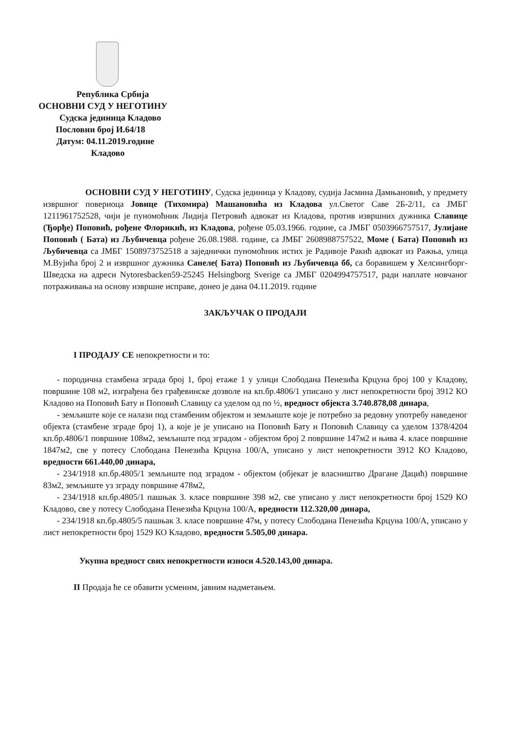Република Србија
ОСНОВНИ СУД У НЕГОТИНУ
Судска јединица Кладово
Пословни број И.64/18
Датум: 04.11.2019.године
Кладово
ОСНОВНИ СУД У НЕГОТИНУ, Судска јединица у Кладову, судија Јасмина Дамњановић, у предмету извршног повериоца Јовице (Тихомира) Машановића из Кладова ул.Светог Саве 2Б-2/11, са ЈМБГ 1211961752528, чији је пуномоћник Лидија Петровић адвокат из Кладова, против извршних дужника Славице (Ђорђе) Поповић, рођене Флорикић, из Кладова, рођене 05.03.1966. године, са ЈМБГ 0503966757517, Јулијане Поповић ( Бата) из Љубичевца рођене 26.08.1988. године, са ЈМБГ 2608988757522, Моме ( Бата) Поповић из Љубичевца са ЈМБГ 1508973752518 а заједнички пуномоћник истих је Радивоје Ракић адвокат из Ражња, улица М.Вујића број 2 и извршног дужника Санеле( Бата) Поповић из Љубичевца бб, са боравишем у Хелсингборг- Шведска на адреси Nytoresbacken59-25245 Helsingborg Sverige са ЈМБГ 0204994757517, ради наплате новчаног потраживања на основу извршне исправе, донео је дана 04.11.2019. године
ЗАКЉУЧАК О ПРОДАЈИ
I ПРОДАЈУ СЕ непокретности и то:
- породична стамбена зграда број 1, број етаже 1 у улици Слободана Пенезића Крцуна број 100 у Кладову, површине 108 м2, изграђена без грађевинске дозволе на кп.бр.4806/1 уписано у лист непокретности број 3912 КО Кладово на Поповић Бату и Поповић Славицу са уделом од по ½, вредност објекта 3.740.878,08 динара,
- земљиште које се налази под стамбеним објектом и земљиште које је потребно за редовну употребу наведеног објекта (стамбене зграде број 1), а које је је уписано на Поповић Бату и Поповић Славицу са уделом 1378/4204 кп.бр.4806/1 површине 108м2, земљиште под зградом - објектом број 2 површине 147м2 и њива 4. класе површине 1847м2, све у потесу Слободана Пенезића Крцуна 100/А, уписано у лист непокретности 3912 КО Кладово, вредности 661.440,00 динара,
- 234/1918 кп.бр.4805/1 земљиште под зградом - објектом (објекат је власништво Драгане Дацић) површине 83м2, земљиште уз зграду површине 478м2,
- 234/1918 кп.бр.4805/1 пашњак 3. класе површине 398 м2, све уписано у лист непокретности број 1529 КО Кладово, све у потесу Слободана Пенезића Крцуна 100/А, вредности 112.320,00 динара,
- 234/1918 кп.бр.4805/5 пашњак 3. класе површине 47м, у потесу Слободана Пенезића Крцуна 100/А, уписано у лист непокретности број 1529 КО Кладово, вредности 5.505,00 динара.
Укупна вредност свих непокретности износи 4.520.143,00 динара.
II Продаја ће се обавити усменим, јавним надметањем.